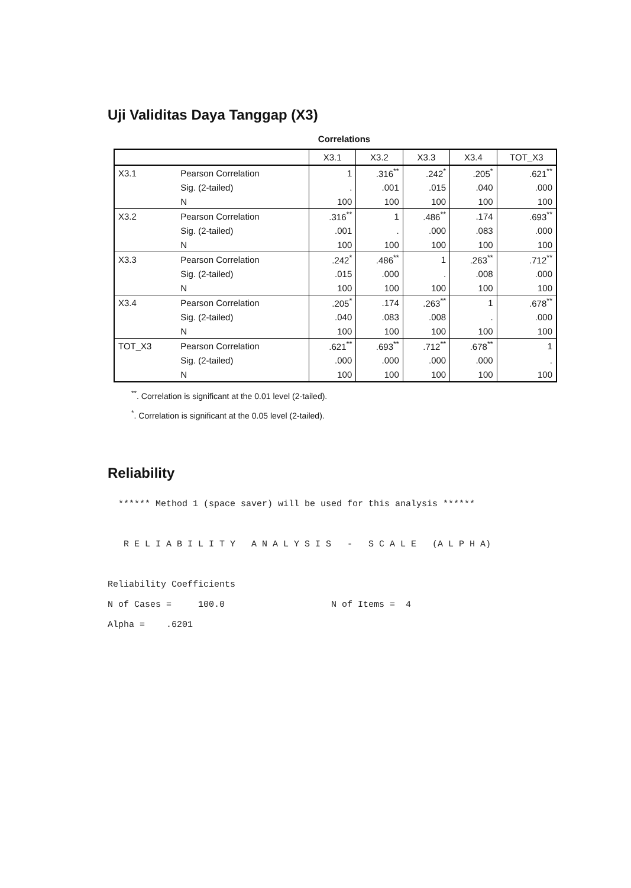Uji Validitas Daya Tanggap (X3)
Correlations
| | | X3.1 | X3.2 | X3.3 | X3.4 | TOT_X3 |
| --- | --- | --- | --- | --- | --- | --- |
| X3.1 | Pearson Correlation | 1 | .316<sup>**</sup> | .242<sup>*</sup> | .205<sup>*</sup> | .621<sup>**</sup> |
| | Sig. (2-tailed) | . | .001 | .015 | .040 | .000 |
| | N | 100 | 100 | 100 | 100 | 100 |
| X3.2 | Pearson Correlation | .316<sup>**</sup> | 1 | .486<sup>**</sup> | .174 | .693<sup>**</sup> |
| | Sig. (2-tailed) | .001 | . | .000 | .083 | .000 |
| | N | 100 | 100 | 100 | 100 | 100 |
| X3.3 | Pearson Correlation | .242<sup>*</sup> | .486<sup>**</sup> | 1 | .263<sup>**</sup> | .712<sup>**</sup> |
| | Sig. (2-tailed) | .015 | .000 | . | .008 | .000 |
| | N | 100 | 100 | 100 | 100 | 100 |
| X3.4 | Pearson Correlation | .205<sup>*</sup> | .174 | .263<sup>**</sup> | 1 | .678<sup>**</sup> |
| | Sig. (2-tailed) | .040 | .083 | .008 | . | .000 |
| | N | 100 | 100 | 100 | 100 | 100 |
| TOT_X3 | Pearson Correlation | .621<sup>**</sup> | .693<sup>**</sup> | .712<sup>**</sup> | .678<sup>**</sup> | 1 |
| | Sig. (2-tailed) | .000 | .000 | .000 | .000 | . |
| | N | 100 | 100 | 100 | 100 | 100 |
<sup>**</sup>. Correlation is significant at the 0.01 level (2-tailed).
<sup>*</sup>. Correlation is significant at the 0.05 level (2-tailed).
Reliability
  ****** Method 1 (space saver) will be used for this analysis ******



   R E L I A B I L I T Y   A N A L Y S I S   -   S C A L E   (A L P H A)



Reliability Coefficients

N of Cases =     100.0                    N of Items =  4

Alpha =    .6201